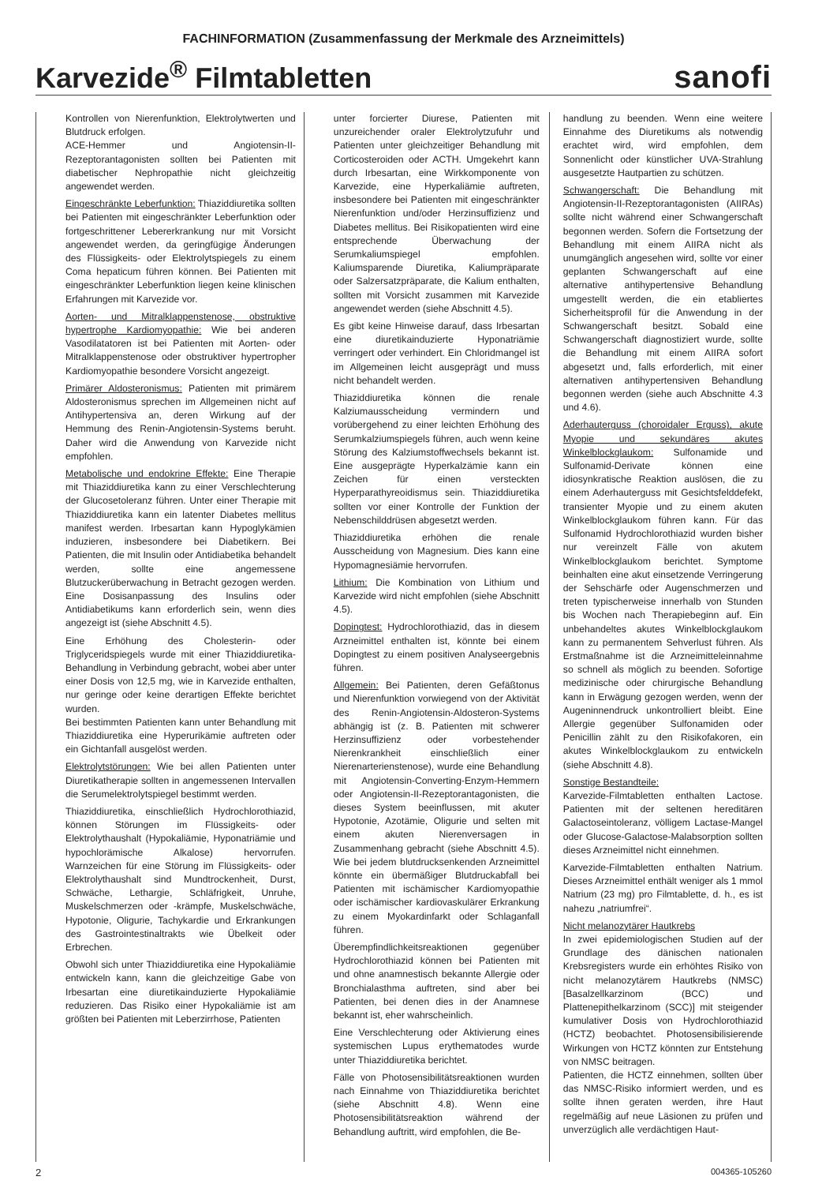FACHINFORMATION (Zusammenfassung der Merkmale des Arzneimittels)
Karvezide<sup>®</sup> Filmtabletten
sanofi
Kontrollen von Nierenfunktion, Elektrolytwerten und Blutdruck erfolgen.
ACE-Hemmer und Angiotensin-II-Rezeptorantagonisten sollten bei Patienten mit diabetischer Nephropathie nicht gleichzeitig angewendet werden.
Eingeschränkte Leberfunktion: Thiaziddiuretika sollten bei Patienten mit eingeschränkter Leberfunktion oder fortgeschrittener Lebererkrankung nur mit Vorsicht angewendet werden, da geringfügige Änderungen des Flüssigkeits- oder Elektrolytspiegels zu einem Coma hepaticum führen können. Bei Patienten mit eingeschränkter Leberfunktion liegen keine klinischen Erfahrungen mit Karvezide vor.
Aorten- und Mitralklappenstenose, obstruktive hypertrophe Kardiomyopathie: Wie bei anderen Vasodilatatoren ist bei Patienten mit Aorten- oder Mitralklappenstenose oder obstruktiver hypertropher Kardiomyopathie besondere Vorsicht angezeigt.
Primärer Aldosteronismus: Patienten mit primärem Aldosteronismus sprechen im Allgemeinen nicht auf Antihypertensiva an, deren Wirkung auf der Hemmung des Renin-Angiotensin-Systems beruht. Daher wird die Anwendung von Karvezide nicht empfohlen.
Metabolische und endokrine Effekte: Eine Therapie mit Thiaziddiuretika kann zu einer Verschlechterung der Glucosetoleranz führen. Unter einer Therapie mit Thiaziddiuretika kann ein latenter Diabetes mellitus manifest werden. Irbesartan kann Hypoglykämien induzieren, insbesondere bei Diabetikern. Bei Patienten, die mit Insulin oder Antidiabetika behandelt werden, sollte eine angemessene Blutzuckerüberwachung in Betracht gezogen werden. Eine Dosisanpassung des Insulins oder Antidiabetikums kann erforderlich sein, wenn dies angezeigt ist (siehe Abschnitt 4.5).
Eine Erhöhung des Cholesterin- oder Triglyceridspiegels wurde mit einer Thiaziddiuretika-Behandlung in Verbindung gebracht, wobei aber unter einer Dosis von 12,5 mg, wie in Karvezide enthalten, nur geringe oder keine derartigen Effekte berichtet wurden.
Bei bestimmten Patienten kann unter Behandlung mit Thiaziddiuretika eine Hyperurikämie auftreten oder ein Gichtanfall ausgelöst werden.
Elektrolytstörungen: Wie bei allen Patienten unter Diuretikatherapie sollten in angemessenen Intervallen die Serumelektrolytspiegel bestimmt werden.
Thiaziddiuretika, einschließlich Hydrochlorothiazid, können Störungen im Flüssigkeits- oder Elektrolythaushalt (Hypokaliämie, Hyponatriämie und hypochlorämische Alkalose) hervorrufen. Warnzeichen für eine Störung im Flüssigkeits- oder Elektrolythaushalt sind Mundtrockenheit, Durst, Schwäche, Lethargie, Schläfrigkeit, Unruhe, Muskelschmerzen oder -krämpfe, Muskelschwäche, Hypotonie, Oligurie, Tachykardie und Erkrankungen des Gastrointestinaltrakts wie Übelkeit oder Erbrechen.
Obwohl sich unter Thiaziddiuretika eine Hypokaliämie entwickeln kann, kann die gleichzeitige Gabe von Irbesartan eine diuretikainduzierte Hypokaliämie reduzieren. Das Risiko einer Hypokaliämie ist am größten bei Patienten mit Leberzirrhose, Patienten
unter forcierter Diurese, Patienten mit unzureichender oraler Elektrolytzufuhr und Patienten unter gleichzeitiger Behandlung mit Corticosteroiden oder ACTH. Umgekehrt kann durch Irbesartan, eine Wirkkomponente von Karvezide, eine Hyperkaliämie auftreten, insbesondere bei Patienten mit eingeschränkter Nierenfunktion und/oder Herzinsuffizienz und Diabetes mellitus. Bei Risikopatienten wird eine entsprechende Überwachung der Serumkaliumspiegel empfohlen. Kaliumsparende Diuretika, Kaliumpräparate oder Salzersatzpräparate, die Kalium enthalten, sollten mit Vorsicht zusammen mit Karvezide angewendet werden (siehe Abschnitt 4.5).
Es gibt keine Hinweise darauf, dass Irbesartan eine diuretikainduzierte Hyponatriämie verringert oder verhindert. Ein Chloridmangel ist im Allgemeinen leicht ausgeprägt und muss nicht behandelt werden.
Thiaziddiuretika können die renale Kalziumausscheidung vermindern und vorübergehend zu einer leichten Erhöhung des Serumkalziumspiegels führen, auch wenn keine Störung des Kalziumstoffwechsels bekannt ist. Eine ausgeprägte Hyperkalzämie kann ein Zeichen für einen versteckten Hyperparathyreoidismus sein. Thiaziddiuretika sollten vor einer Kontrolle der Funktion der Nebenschilddrüsen abgesetzt werden.
Thiaziddiuretika erhöhen die renale Ausscheidung von Magnesium. Dies kann eine Hypomagnesiämie hervorrufen.
Lithium: Die Kombination von Lithium und Karvezide wird nicht empfohlen (siehe Abschnitt 4.5).
Dopingtest: Hydrochlorothiazid, das in diesem Arzneimittel enthalten ist, könnte bei einem Dopingtest zu einem positiven Analyseergebnis führen.
Allgemein: Bei Patienten, deren Gefäßtonus und Nierenfunktion vorwiegend von der Aktivität des Renin-Angiotensin-Aldosteron-Systems abhängig ist (z. B. Patienten mit schwerer Herzinsuffizienz oder vorbestehender Nierenkrankheit einschließlich einer Nierenarterienstenose), wurde eine Behandlung mit Angiotensin-Converting-Enzym-Hemmern oder Angiotensin-II-Rezeptorantagonisten, die dieses System beeinflussen, mit akuter Hypotonie, Azotämie, Oligurie und selten mit einem akuten Nierenversagen in Zusammenhang gebracht (siehe Abschnitt 4.5). Wie bei jedem blutdrucksenkenden Arzneimittel könnte ein übermäßiger Blutdruckabfall bei Patienten mit ischämischer Kardiomyopathie oder ischämischer kardiovaskulärer Erkrankung zu einem Myokardinfarkt oder Schlaganfall führen.
Überempfindlichkeitsreaktionen gegenüber Hydrochlorothiazid können bei Patienten mit und ohne anamnestisch bekannte Allergie oder Bronchialasthma auftreten, sind aber bei Patienten, bei denen dies in der Anamnese bekannt ist, eher wahrscheinlich.
Eine Verschlechterung oder Aktivierung eines systemischen Lupus erythematodes wurde unter Thiaziddiuretika berichtet.
Fälle von Photosensibilitätsreaktionen wurden nach Einnahme von Thiaziddiuretika berichtet (siehe Abschnitt 4.8). Wenn eine Photosensibilitätsreaktion während der Behandlung auftritt, wird empfohlen, die Be-
handlung zu beenden. Wenn eine weitere Einnahme des Diuretikums als notwendig erachtet wird, wird empfohlen, dem Sonnenlicht oder künstlicher UVA-Strahlung ausgesetzte Hautpartien zu schützen.
Schwangerschaft: Die Behandlung mit Angiotensin-II-Rezeptorantagonisten (AIIRAs) sollte nicht während einer Schwangerschaft begonnen werden. Sofern die Fortsetzung der Behandlung mit einem AIIRA nicht als unumgänglich angesehen wird, sollte vor einer geplanten Schwangerschaft auf eine alternative antihypertensive Behandlung umgestellt werden, die ein etabliertes Sicherheitsprofil für die Anwendung in der Schwangerschaft besitzt. Sobald eine Schwangerschaft diagnostiziert wurde, sollte die Behandlung mit einem AIIRA sofort abgesetzt und, falls erforderlich, mit einer alternativen antihypertensiven Behandlung begonnen werden (siehe auch Abschnitte 4.3 und 4.6).
Aderhauterguss (choroidaler Erguss), akute Myopie und sekundäres akutes Winkelblockglaukom: Sulfonamide und Sulfonamid-Derivate können eine idiosynkratische Reaktion auslösen, die zu einem Aderhauterguss mit Gesichtsfelddefekt, transienter Myopie und zu einem akuten Winkelblockglaukom führen kann. Für das Sulfonamid Hydrochlorothiazid wurden bisher nur vereinzelt Fälle von akutem Winkelblockglaukom berichtet. Symptome beinhalten eine akut einsetzende Verringerung der Sehschärfe oder Augenschmerzen und treten typischerweise innerhalb von Stunden bis Wochen nach Therapiebeginn auf. Ein unbehandeltes akutes Winkelblockglaukom kann zu permanentem Sehverlust führen. Als Erstmaßnahme ist die Arzneimitteleinnahme so schnell als möglich zu beenden. Sofortige medizinische oder chirurgische Behandlung kann in Erwägung gezogen werden, wenn der Augeninnendruck unkontrolliert bleibt. Eine Allergie gegenüber Sulfonamiden oder Penicillin zählt zu den Risikofakoren, ein akutes Winkelblockglaukom zu entwickeln (siehe Abschnitt 4.8).
Sonstige Bestandteile:
Karvezide-Filmtabletten enthalten Lactose. Patienten mit der seltenen hereditären Galactoseintoleranz, völligem Lactase-Mangel oder Glucose-Galactose-Malabsorption sollten dieses Arzneimittel nicht einnehmen.
Karvezide-Filmtabletten enthalten Natrium. Dieses Arzneimittel enthält weniger als 1 mmol Natrium (23 mg) pro Filmtablette, d. h., es ist nahezu „natriumfrei“.
Nicht melanozytärer Hautkrebs
In zwei epidemiologischen Studien auf der Grundlage des dänischen nationalen Krebsregisters wurde ein erhöhtes Risiko von nicht melanozytärem Hautkrebs (NMSC) [Basalzellkarzinom (BCC) und Plattenepithelkarzinom (SCC)] mit steigender kumulativer Dosis von Hydrochlorothiazid (HCTZ) beobachtet. Photosensibilisierende Wirkungen von HCTZ könnten zur Entstehung von NMSC beitragen.
Patienten, die HCTZ einnehmen, sollten über das NMSC-Risiko informiert werden, und es sollte ihnen geraten werden, ihre Haut regelmäßig auf neue Läsionen zu prüfen und unverzüglich alle verdächtigen Haut-
2 004365-105260